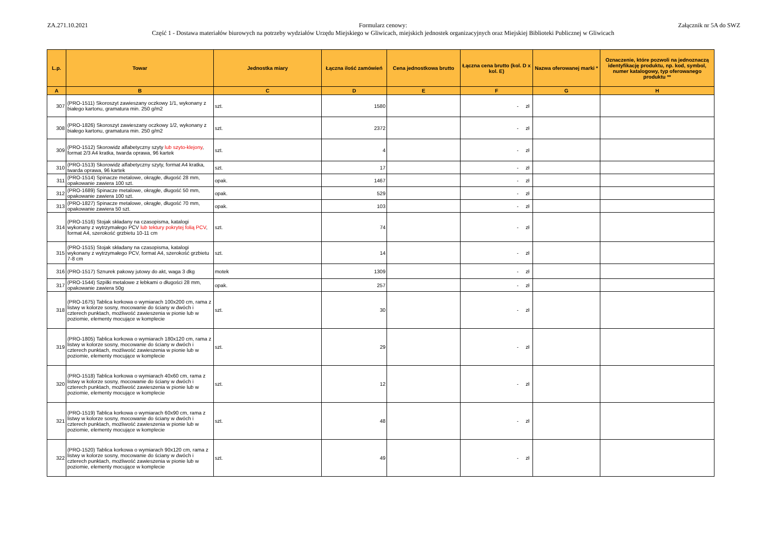ZA.271.10.2021 Formularz cenowy:
Część 1 - Dostawa materiałów biurowych na potrzeby wydziałów Urzędu Miejskiego w Gliwicach, miejskich jednostek organizacyjnych oraz Miejskiej Biblioteki Publicznej w Gliwicach
Załącznik nr 5A do SWZ
| L.p. | Towar | Jednostka miary | Łączna ilość zamówień | Cena jednostkowa brutto | Łączna cena brutto (kol. D x kol. E) | Nazwa oferowanej marki * | Oznaczenie, które pozwoli na jednoznaczą identyfikację produktu, np. kod, symbol, numer katalogowy, typ oferowanego produktu ** |
| --- | --- | --- | --- | --- | --- | --- | --- |
| A | B | C | D | E | F | G | H |
| 307 | (PRO-1511) Skoroszyt zawieszany oczkowy 1/1, wykonany z białego kartonu, gramatura min. 250 g/m2 | szt. | 1580 | | - zł | | |
| 308 | (PRO-1826) Skoroszyt zawieszany oczkowy 1/2, wykonany z białego kartonu, gramatura min. 250 g/m2 | szt. | 2372 | | - zł | | |
| 309 | (PRO-1512) Skorowidz alfabetyczny szyty lub szyto-klejony , format 2/3 A4 kratka, twarda oprawa, 96 kartek | szt. | 4 | | - zł | | |
| 310 | (PRO-1513) Skorowidz alfabetyczny szyty, format A4 kratka, twarda oprawa, 96 kartek | szt. | 17 | | - zł | | |
| 311 | (PRO-1514) Spinacze metalowe, okrągłe, długość 28 mm, opakowanie zawiera 100 szt. | opak. | 1467 | | - zł | | |
| 312 | (PRO-1689) Spinacze metalowe, okrągłe, długość 50 mm, opakowanie zawiera 100 szt. | opak. | 529 | | - zł | | |
| 313 | (PRO-1827) Spinacze metalowe, okrągłe, długość 70 mm, opakowanie zawiera 50 szt. | opak. | 103 | | - zł | | |
| 314 | (PRO-1516) Stojak składany na czasopisma, katalogi wykonany z wytrzymałego PCV lub tektury pokrytej folią PCV , format A4, szerokość grzbietu 10-11 cm | szt. | 74 | | - zł | | |
| 315 | (PRO-1515) Stojak składany na czasopisma, katalogi wykonany z wytrzymałego PCV, format A4, szerokość grzbietu 7-8 cm | szt. | 14 | | - zł | | |
| 316 | (PRO-1517) Sznurek pakowy jutowy do akt, waga 3 dkg | motek | 1309 | | - zł | | |
| 317 | (PRO-1544) Szpilki metalowe z łebkami o długości 28 mm, opakowanie zawiera 50g | opak. | 257 | | - zł | | |
| 318 | (PRO-1675) Tablica korkowa o wymiarach 100x200 cm, rama z listwy w kolorze sosny, mocowanie do ściany w dwóch i czterech punktach, możliwość zawieszenia w pionie lub w poziomie, elementy mocujące w komplecie | szt. | 30 | | - zł | | |
| 319 | (PRO-1805) Tablica korkowa o wymiarach 180x120 cm, rama z listwy w kolorze sosny, mocowanie do ściany w dwóch i czterech punktach, możliwość zawieszenia w pionie lub w poziomie, elementy mocujące w komplecie | szt. | 29 | | - zł | | |
| 320 | (PRO-1518) Tablica korkowa o wymiarach 40x60 cm, rama z listwy w kolorze sosny, mocowanie do ściany w dwóch i czterech punktach, możliwość zawieszenia w pionie lub w poziomie, elementy mocujące w komplecie | szt. | 12 | | - zł | | |
| 321 | (PRO-1519) Tablica korkowa o wymiarach 60x90 cm, rama z listwy w kolorze sosny, mocowanie do ściany w dwóch i czterech punktach, możliwość zawieszenia w pionie lub w poziomie, elementy mocujące w komplecie | szt. | 48 | | - zł | | |
| 322 | (PRO-1520) Tablica korkowa o wymiarach 90x120 cm, rama z listwy w kolorze sosny, mocowanie do ściany w dwóch i czterech punktach, możliwość zawieszenia w pionie lub w poziomie, elementy mocujące w komplecie | szt. | 49 | | - zł | | |